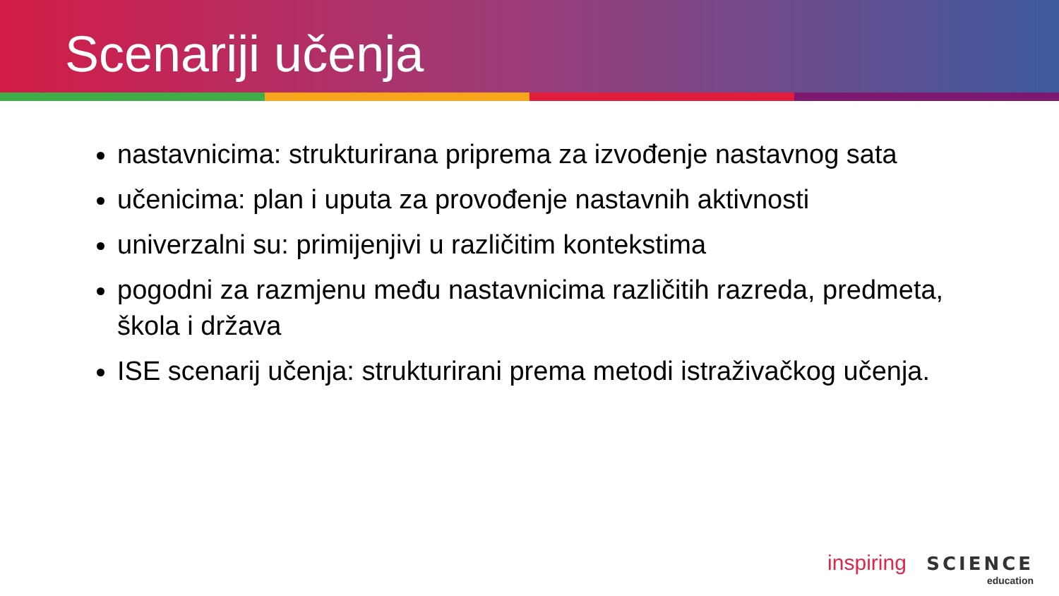Scenariji učenja
nastavnicima: strukturirana priprema za izvođenje nastavnog sata
učenicima: plan i uputa za provođenje nastavnih aktivnosti
univerzalni su: primijenjivi u različitim kontekstima
pogodni za razmjenu među nastavnicima različitih razreda, predmeta, škola i država
ISE scenarij učenja: strukturirani prema metodi istraživačkog učenja.
inspiring SCIENCE
education